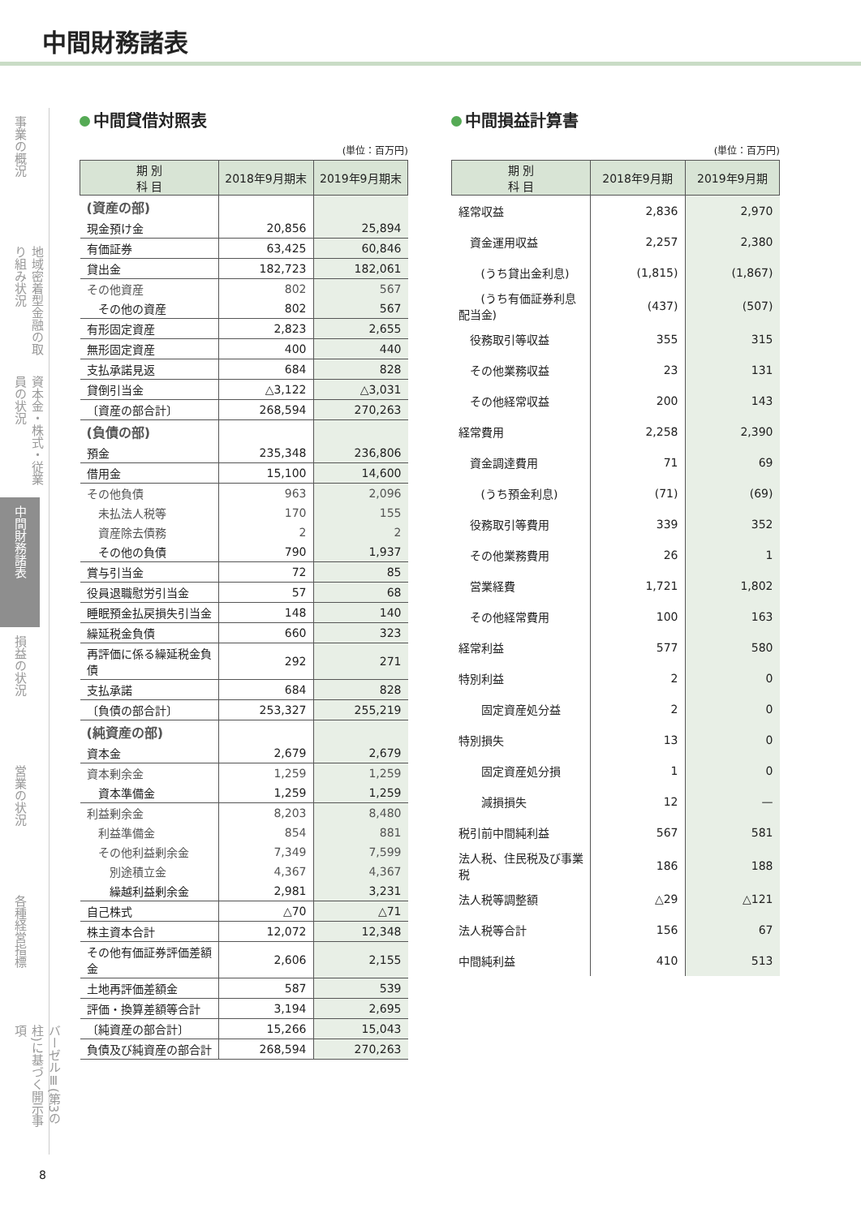中間財務諸表
事業の概況
地域密着型金融の取り組み状況
資本金・株式・従業員の状況
中間財務諸表
損益の状況
営業の状況
各種経営指標
バーゼルⅢ(第3の柱)に基づく開示事項
中間貸借対照表
(単位：百万円)
| 期 別 科 目 | 2018年9月期末 | 2019年9月期末 |
| --- | --- | --- |
| (資産の部) | | |
| 現金預け金 | 20,856 | 25,894 |
| 有価証券 | 63,425 | 60,846 |
| 貸出金 | 182,723 | 182,061 |
| その他資産 | 802 | 567 |
| その他の資産 | 802 | 567 |
| 有形固定資産 | 2,823 | 2,655 |
| 無形固定資産 | 400 | 440 |
| 支払承諾見返 | 684 | 828 |
| 貸倒引当金 | △3,122 | △3,031 |
| 〔資産の部合計〕 | 268,594 | 270,263 |
| (負債の部) | | |
| 預金 | 235,348 | 236,806 |
| 借用金 | 15,100 | 14,600 |
| その他負債 | 963 | 2,096 |
| 未払法人税等 | 170 | 155 |
| 資産除去債務 | 2 | 2 |
| その他の負債 | 790 | 1,937 |
| 賞与引当金 | 72 | 85 |
| 役員退職慰労引当金 | 57 | 68 |
| 睡眠預金払戻損失引当金 | 148 | 140 |
| 繰延税金負債 | 660 | 323 |
| 再評価に係る繰延税金負債 | 292 | 271 |
| 支払承諾 | 684 | 828 |
| 〔負債の部合計〕 | 253,327 | 255,219 |
| (純資産の部) | | |
| 資本金 | 2,679 | 2,679 |
| 資本剰余金 | 1,259 | 1,259 |
| 資本準備金 | 1,259 | 1,259 |
| 利益剰余金 | 8,203 | 8,480 |
| 利益準備金 | 854 | 881 |
| その他利益剰余金 | 7,349 | 7,599 |
| 別途積立金 | 4,367 | 4,367 |
| 繰越利益剰余金 | 2,981 | 3,231 |
| 自己株式 | △70 | △71 |
| 株主資本合計 | 12,072 | 12,348 |
| その他有価証券評価差額金 | 2,606 | 2,155 |
| 土地再評価差額金 | 587 | 539 |
| 評価・換算差額等合計 | 3,194 | 2,695 |
| 〔純資産の部合計〕 | 15,266 | 15,043 |
| 負債及び純資産の部合計 | 268,594 | 270,263 |
中間損益計算書
(単位：百万円)
| 期 別 科 目 | 2018年9月期 | 2019年9月期 |
| --- | --- | --- |
| 経常収益 | 2,836 | 2,970 |
| 資金運用収益 | 2,257 | 2,380 |
| (うち貸出金利息) | (1,815) | (1,867) |
| (うち有価証券利息配当金) | (437) | (507) |
| 役務取引等収益 | 355 | 315 |
| その他業務収益 | 23 | 131 |
| その他経常収益 | 200 | 143 |
| 経常費用 | 2,258 | 2,390 |
| 資金調達費用 | 71 | 69 |
| (うち預金利息) | (71) | (69) |
| 役務取引等費用 | 339 | 352 |
| その他業務費用 | 26 | 1 |
| 営業経費 | 1,721 | 1,802 |
| その他経常費用 | 100 | 163 |
| 経常利益 | 577 | 580 |
| 特別利益 | 2 | 0 |
| 固定資産処分益 | 2 | 0 |
| 特別損失 | 13 | 0 |
| 固定資産処分損 | 1 | 0 |
| 減損損失 | 12 | — |
| 税引前中間純利益 | 567 | 581 |
| 法人税、住民税及び事業税 | 186 | 188 |
| 法人税等調整額 | △29 | △121 |
| 法人税等合計 | 156 | 67 |
| 中間純利益 | 410 | 513 |
8